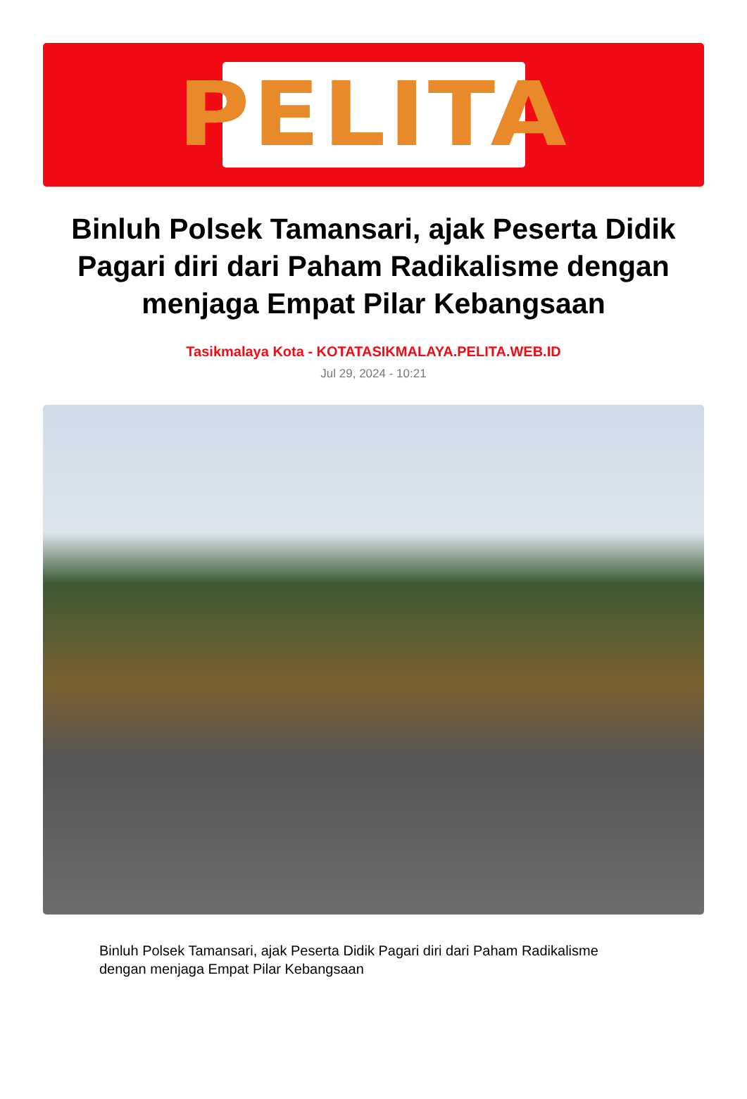PELITA
Binluh Polsek Tamansari, ajak Peserta Didik Pagari diri dari Paham Radikalisme dengan menjaga Empat Pilar Kebangsaan
Tasikmalaya Kota - KOTATASIKMALAYA.PELITA.WEB.ID
Jul 29, 2024 - 10:21
Binluh Polsek Tamansari, ajak Peserta Didik Pagari diri dari Paham Radikalisme dengan menjaga Empat Pilar Kebangsaan